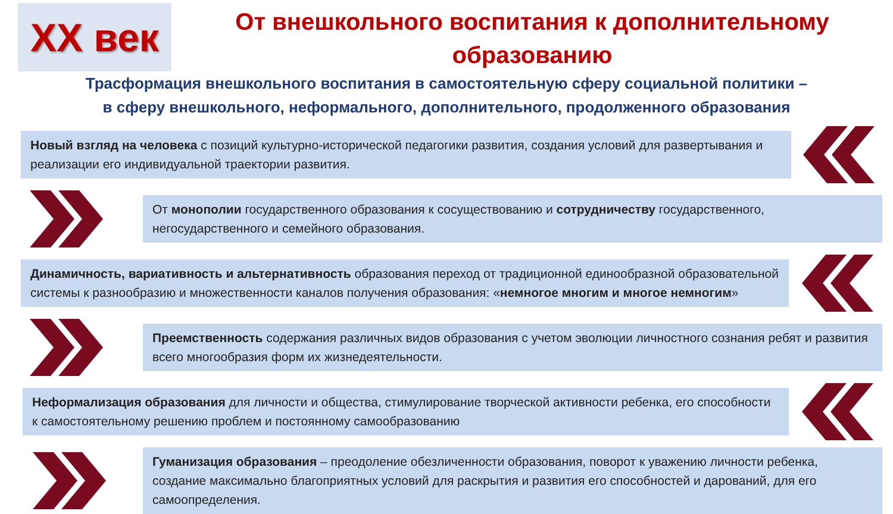XX век
От внешкольного воспитания к дополнительному
образованию
Трасформация внешкольного воспитания в самостоятельную сферу социальной политики –
в сферу внешкольного, неформального, дополнительного, продолженного образования
Новый взгляд на человека с позиций культурно-исторической педагогики развития, создания условий для развертывания и реализации его индивидуальной траектории развития.
От монополии государственного образования к сосуществованию и сотрудничеству государственного, негосударственного и семейного образования.
Динамичность, вариативность и альтернативность образования переход от традиционной единообразной образовательной системы к разнообразию и множественности каналов получения образования: «немногое многим и многое немногим»
Преемственность содержания различных видов образования с учетом эволюции личностного сознания ребят и развития всего многообразия форм их жизнедеятельности.
Неформализация образования для личности и общества, стимулирование творческой активности ребенка, его способности к самостоятельному решению проблем и постоянному самообразованию
Гуманизация образования – преодоление обезличенности образования, поворот к уважению личности ребенка, создание максимально благоприятных условий для раскрытия и развития его способностей и дарований, для его самоопределения.